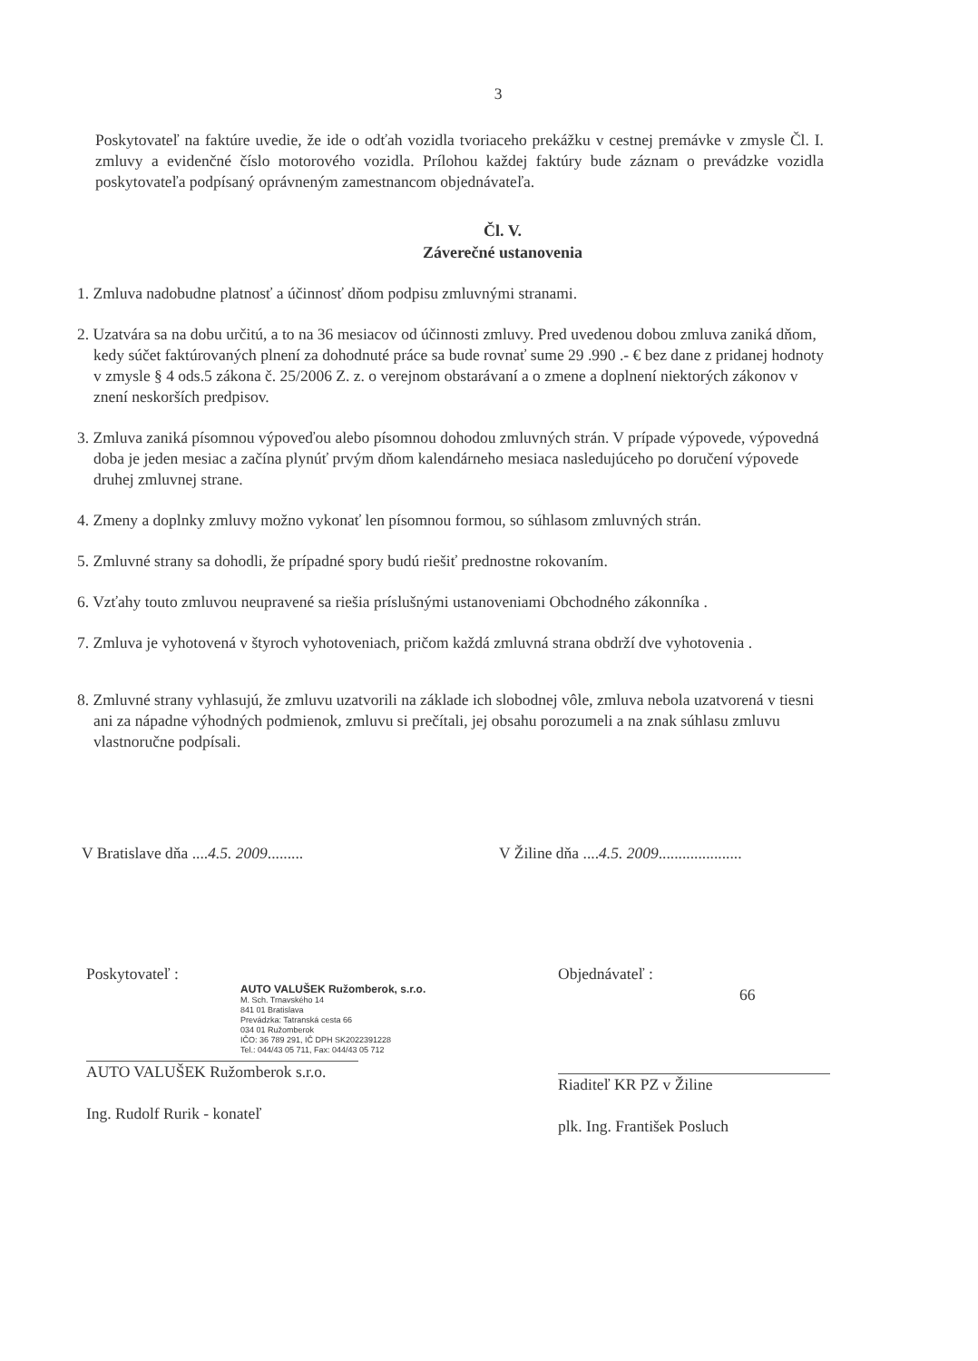3
Poskytovateľ na faktúre uvedie, že ide o odťah vozidla tvoriaceho prekážku v cestnej premávke v zmysle Čl. I. zmluvy a evidenčné číslo motorového vozidla. Prílohou každej faktúry bude záznam o prevádzke vozidla poskytovateľa podpísaný oprávneným zamestnancom objednávateľa.
Čl. V.
Záverečné ustanovenia
1. Zmluva nadobudne platnosť a účinnosť dňom podpisu zmluvnými stranami.
2. Uzatvára sa na dobu určitú, a to na 36 mesiacov od účinnosti zmluvy. Pred uvedenou dobou zmluva zaniká dňom, kedy súčet faktúrovaných plnení za dohodnuté práce sa bude rovnať sume 29 .990 .- € bez dane z pridanej hodnoty v zmysle § 4 ods.5 zákona č. 25/2006 Z. z. o verejnom obstarávaní a o zmene a doplnení niektorých zákonov v znení neskorších predpisov.
3. Zmluva zaniká písomnou výpoveďou alebo písomnou dohodou zmluvných strán. V prípade výpovede, výpovedná doba je jeden mesiac a začína plynúť prvým dňom kalendárneho mesiaca nasledujúceho po doručení výpovede druhej zmluvnej strane.
4. Zmeny a doplnky zmluvy možno vykonať len písomnou formou, so súhlasom zmluvných strán.
5. Zmluvné strany sa dohodli, že prípadné spory budú riešiť prednostne rokovaním.
6. Vzťahy touto zmluvou neupravené sa riešia príslušnými ustanoveniami Obchodného zákonníka .
7. Zmluva je vyhotovená v štyroch vyhotoveniach, pričom každá zmluvná strana obdrží dve vyhotovenia .
8. Zmluvné strany vyhlasujú, že zmluvu uzatvorili na základe ich slobodnej vôle, zmluva nebola uzatvorená v tiesni ani za nápadne výhodných podmienok, zmluvu si prečítali, jej obsahu porozumeli a na znak súhlasu zmluvu vlastnoručne podpísali.
V Bratislave dňa ....4.5. 2009......... V Žiline dňa ....4.5. 2009.....................
Poskytovateľ :
AUTO VALUŠEK Ružomberok, s.r.o.
M. Sch. Trnavského 14
841 01 Bratislava
Prevádzka: Tatranská cesta 66
034 01 Ružomberok
IČO: 36 789 291, IČ DPH SK2022391228
Tel.: 044/43 05 711, Fax: 044/43 05 712
AUTO VALUŠEK Ružomberok s.r.o.
Ing. Rudolf Rurik - konateľ
Objednávateľ :
66
Riaditeľ KR PZ v Žiline
plk. Ing. František Posluch